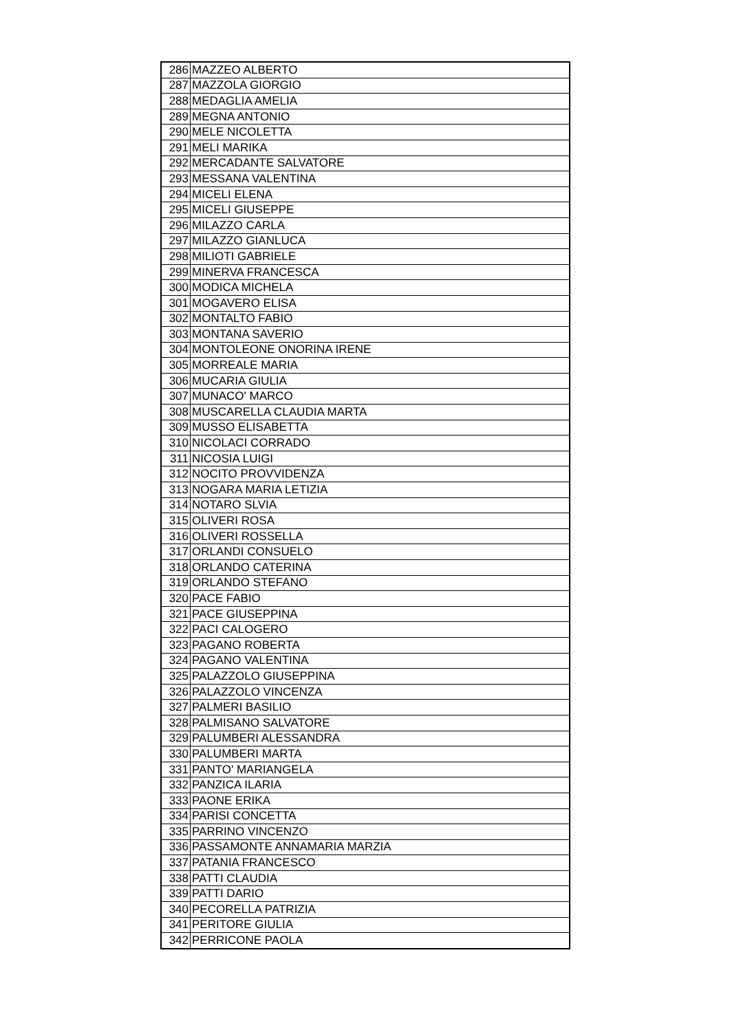| 286 | MAZZEO ALBERTO |
| 287 | MAZZOLA GIORGIO |
| 288 | MEDAGLIA AMELIA |
| 289 | MEGNA ANTONIO |
| 290 | MELE NICOLETTA |
| 291 | MELI MARIKA |
| 292 | MERCADANTE SALVATORE |
| 293 | MESSANA VALENTINA |
| 294 | MICELI ELENA |
| 295 | MICELI GIUSEPPE |
| 296 | MILAZZO CARLA |
| 297 | MILAZZO GIANLUCA |
| 298 | MILIOTI GABRIELE |
| 299 | MINERVA FRANCESCA |
| 300 | MODICA MICHELA |
| 301 | MOGAVERO ELISA |
| 302 | MONTALTO FABIO |
| 303 | MONTANA SAVERIO |
| 304 | MONTOLEONE ONORINA IRENE |
| 305 | MORREALE MARIA |
| 306 | MUCARIA GIULIA |
| 307 | MUNACO' MARCO |
| 308 | MUSCARELLA CLAUDIA MARTA |
| 309 | MUSSO ELISABETTA |
| 310 | NICOLACI CORRADO |
| 311 | NICOSIA LUIGI |
| 312 | NOCITO PROVVIDENZA |
| 313 | NOGARA MARIA LETIZIA |
| 314 | NOTARO SLVIA |
| 315 | OLIVERI ROSA |
| 316 | OLIVERI ROSSELLA |
| 317 | ORLANDI CONSUELO |
| 318 | ORLANDO CATERINA |
| 319 | ORLANDO STEFANO |
| 320 | PACE FABIO |
| 321 | PACE GIUSEPPINA |
| 322 | PACI CALOGERO |
| 323 | PAGANO ROBERTA |
| 324 | PAGANO VALENTINA |
| 325 | PALAZZOLO GIUSEPPINA |
| 326 | PALAZZOLO VINCENZA |
| 327 | PALMERI BASILIO |
| 328 | PALMISANO SALVATORE |
| 329 | PALUMBERI ALESSANDRA |
| 330 | PALUMBERI MARTA |
| 331 | PANTO' MARIANGELA |
| 332 | PANZICA ILARIA |
| 333 | PAONE ERIKA |
| 334 | PARISI CONCETTA |
| 335 | PARRINO VINCENZO |
| 336 | PASSAMONTE ANNAMARIA MARZIA |
| 337 | PATANIA FRANCESCO |
| 338 | PATTI CLAUDIA |
| 339 | PATTI DARIO |
| 340 | PECORELLA PATRIZIA |
| 341 | PERITORE GIULIA |
| 342 | PERRICONE PAOLA |